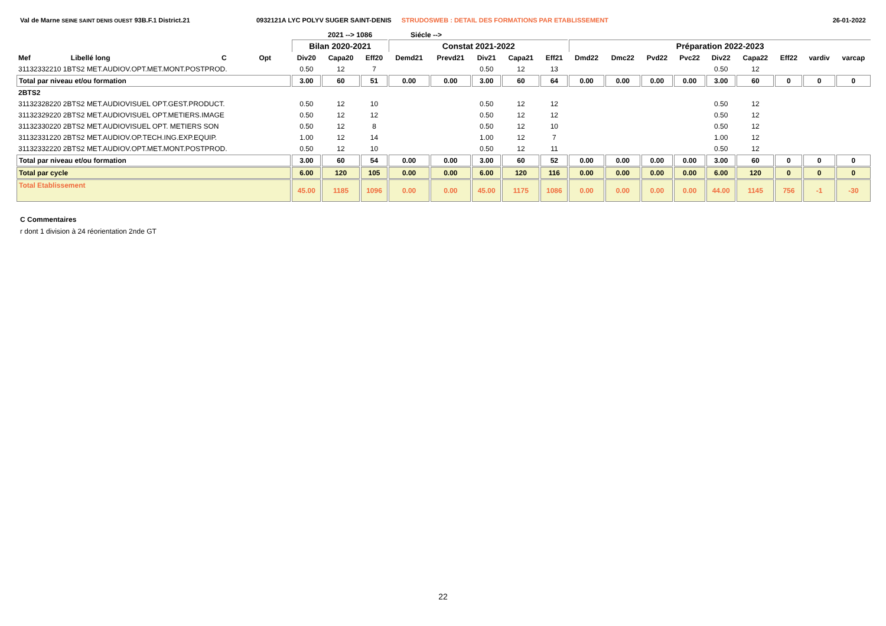Val de Marne SEINE SAINT DENIS OUEST 93B.F.1 District.21 0932121A LYC POLYV SUGER SAINT-DENIS STRUDOSWEB : DETAIL DES FORMATIONS PAR ETABLISSEMENT
26-01-2022
2021 --> 1086 Siécle -->
| | | | | Bilan 2020-2021 | | | Constat 2021-2022 | | | | | Préparation 2022-2023 | | | | | | | | |
| --- | --- | --- | --- | --- | --- | --- | --- | --- | --- | --- | --- | --- | --- | --- | --- | --- | --- | --- | --- | --- |
| Mef | Libellé long | C | Opt | Div20 | Capa20 | Eff20 | Demd21 | Prevd21 | Div21 | Capa21 | Eff21 | Dmd22 | Dmc22 | Pvd22 | Pvc22 | Div22 | Capa22 | Eff22 | vardiv | varcap |
| 31132332210 1BTS2 MET.AUDIOV.OPT.MET.MONT.POSTPROD. | | | | 0.50 | 12 | 7 | | | 0.50 | 12 | 13 | | | | | 0.50 | 12 | | | |
| Total par niveau et/ou formation | | | | 3.00 | 60 | 51 | 0.00 | 0.00 | 3.00 | 60 | 64 | 0.00 | 0.00 | 0.00 | 0.00 | 3.00 | 60 | 0 | 0 | 0 |
| 2BTS2 | | | | | | | | | | | | | | | | | | | | |
| 31132328220 2BTS2 MET.AUDIOVISUEL OPT.GEST.PRODUCT. | | | | 0.50 | 12 | 10 | | | 0.50 | 12 | 12 | | | | | 0.50 | 12 | | | |
| 31132329220 2BTS2 MET.AUDIOVISUEL OPT.METIERS.IMAGE | | | | 0.50 | 12 | 12 | | | 0.50 | 12 | 12 | | | | | 0.50 | 12 | | | |
| 31132330220 2BTS2 MET.AUDIOVISUEL OPT. METIERS SON | | | | 0.50 | 12 | 8 | | | 0.50 | 12 | 10 | | | | | 0.50 | 12 | | | |
| 31132331220 2BTS2 MET.AUDIOV.OP.TECH.ING.EXP.EQUIP. | | | | 1.00 | 12 | 14 | | | 1.00 | 12 | 7 | | | | | 1.00 | 12 | | | |
| 31132332220 2BTS2 MET.AUDIOV.OPT.MET.MONT.POSTPROD. | | | | 0.50 | 12 | 10 | | | 0.50 | 12 | 11 | | | | | 0.50 | 12 | | | |
| Total par niveau et/ou formation | | | | 3.00 | 60 | 54 | 0.00 | 0.00 | 3.00 | 60 | 52 | 0.00 | 0.00 | 0.00 | 0.00 | 3.00 | 60 | 0 | 0 | 0 |
| Total par cycle | | | | 6.00 | 120 | 105 | 0.00 | 0.00 | 6.00 | 120 | 116 | 0.00 | 0.00 | 0.00 | 0.00 | 6.00 | 120 | 0 | 0 | 0 |
| Total Etablissement | | | | 45.00 | 1185 | 1096 | 0.00 | 0.00 | 45.00 | 1175 | 1086 | 0.00 | 0.00 | 0.00 | 0.00 | 44.00 | 1145 | 756 | -1 | -30 |
C Commentaires
r dont 1 division à 24 réorientation 2nde GT
22